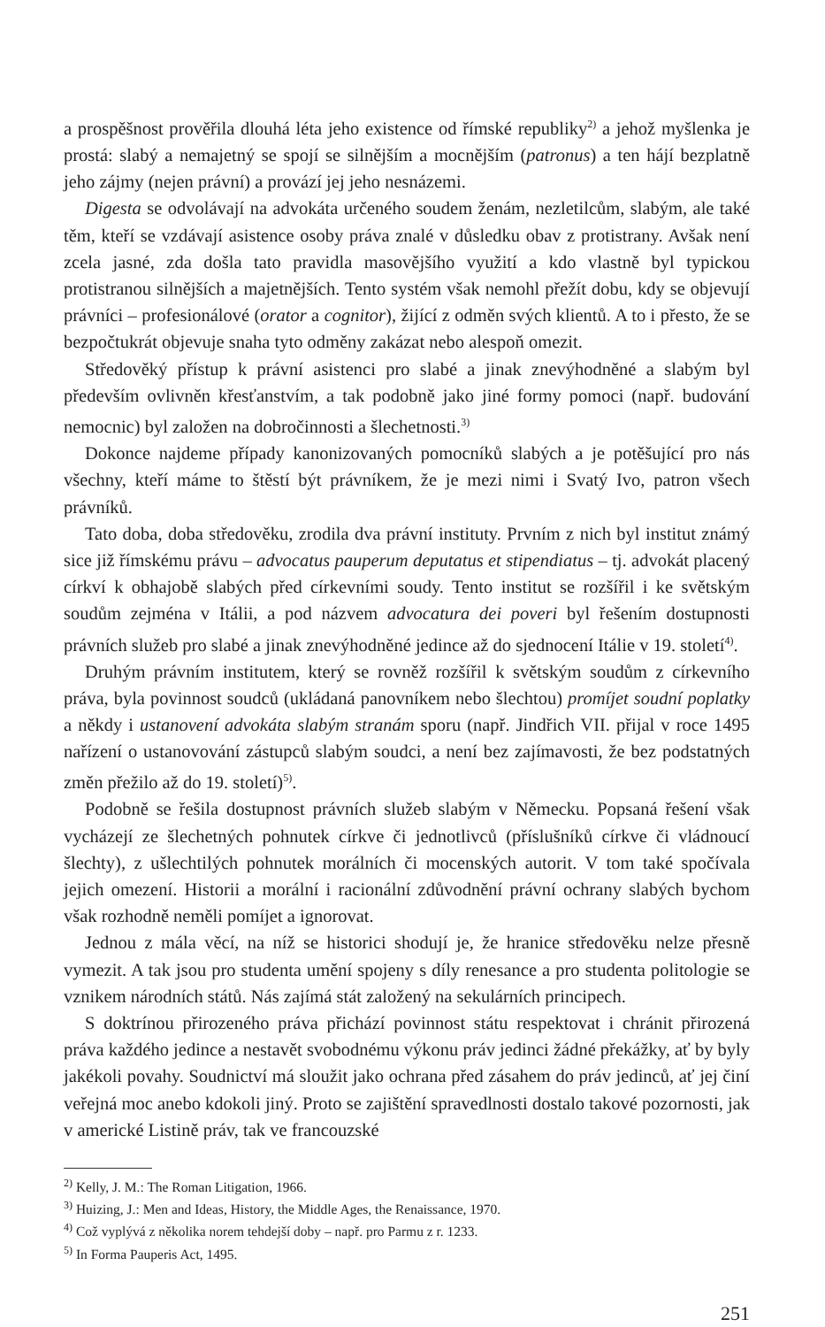a prospěšnost prověřila dlouhá léta jeho existence od římské republiky<sup>2)</sup> a jehož myšlenka je prostá: slabý a nemajetný se spojí se silnějším a mocnějším (patronus) a ten hájí bezplatně jeho zájmy (nejen právní) a provází jej jeho nesnázemi.
Digesta se odvolávají na advokáta určeného soudem ženám, nezletilcům, slabým, ale také těm, kteří se vzdávají asistence osoby práva znalé v důsledku obav z protistrany. Avšak není zcela jasné, zda došla tato pravidla masovějšího využití a kdo vlastně byl typickou protistranou silnějších a majetnějších. Tento systém však nemohl přežít dobu, kdy se objevují právníci – profesionálové (orator a cognitor), žijící z odměn svých klientů. A to i přesto, že se bezpočtukrát objevuje snaha tyto odměny zakázat nebo alespoň omezit.
Středověký přístup k právní asistenci pro slabé a jinak znevýhodněné a slabým byl především ovlivněn křesťanstvím, a tak podobně jako jiné formy pomoci (např. budování nemocnic) byl založen na dobročinnosti a šlechetnosti.<sup>3)</sup>
Dokonce najdeme případy kanonizovaných pomocníků slabých a je potěšující pro nás všechny, kteří máme to štěstí být právníkem, že je mezi nimi i Svatý Ivo, patron všech právníků.
Tato doba, doba středověku, zrodila dva právní instituty. Prvním z nich byl institut známý sice již římskému právu – advocatus pauperum deputatus et stipendiatus – tj. advokát placený církví k obhajobě slabých před církevními soudy. Tento institut se rozšířil i ke světským soudům zejména v Itálii, a pod názvem advocatura dei poveri byl řešením dostupnosti právních služeb pro slabé a jinak znevýhodněné jedince až do sjednocení Itálie v 19. století<sup>4)</sup>.
Druhým právním institutem, který se rovněž rozšířil k světským soudům z církevního práva, byla povinnost soudců (ukládaná panovníkem nebo šlechtou) promíjet soudní poplatky a někdy i ustanovení advokáta slabým stranám sporu (např. Jindřich VII. přijal v roce 1495 nařízení o ustanovování zástupců slabým soudci, a není bez zajímavosti, že bez podstatných změn přežilo až do 19. století)<sup>5)</sup>.
Podobně se řešila dostupnost právních služeb slabým v Německu. Popsaná řešení však vycházejí ze šlechetných pohnutek církve či jednotlivců (příslušníků církve či vládnoucí šlechty), z ušlechtilých pohnutek morálních či mocenských autorit. V tom také spočívala jejich omezení. Historii a morální i racionální zdůvodnění právní ochrany slabých bychom však rozhodně neměli pomíjet a ignorovat.
Jednou z mála věcí, na níž se historici shodují je, že hranice středověku nelze přesně vymezit. A tak jsou pro studenta umění spojeny s díly renesance a pro studenta politologie se vznikem národních států. Nás zajímá stát založený na sekulárních principech.
S doktrínou přirozeného práva přichází povinnost státu respektovat i chránit přirozená práva každého jedince a nestavět svobodnému výkonu práv jedinci žádné překážky, ať by byly jakékoli povahy. Soudnictví má sloužit jako ochrana před zásahem do práv jedinců, ať jej činí veřejná moc anebo kdokoli jiný. Proto se zajištění spravedlnosti dostalo takové pozornosti, jak v americké Listině práv, tak ve francouzské
<sup>2)</sup> Kelly, J. M.: The Roman Litigation, 1966.
<sup>3)</sup> Huizing, J.: Men and Ideas, History, the Middle Ages, the Renaissance, 1970.
<sup>4)</sup> Což vyplývá z několika norem tehdejší doby – např. pro Parmu z r. 1233.
<sup>5)</sup> In Forma Pauperis Act, 1495.
251